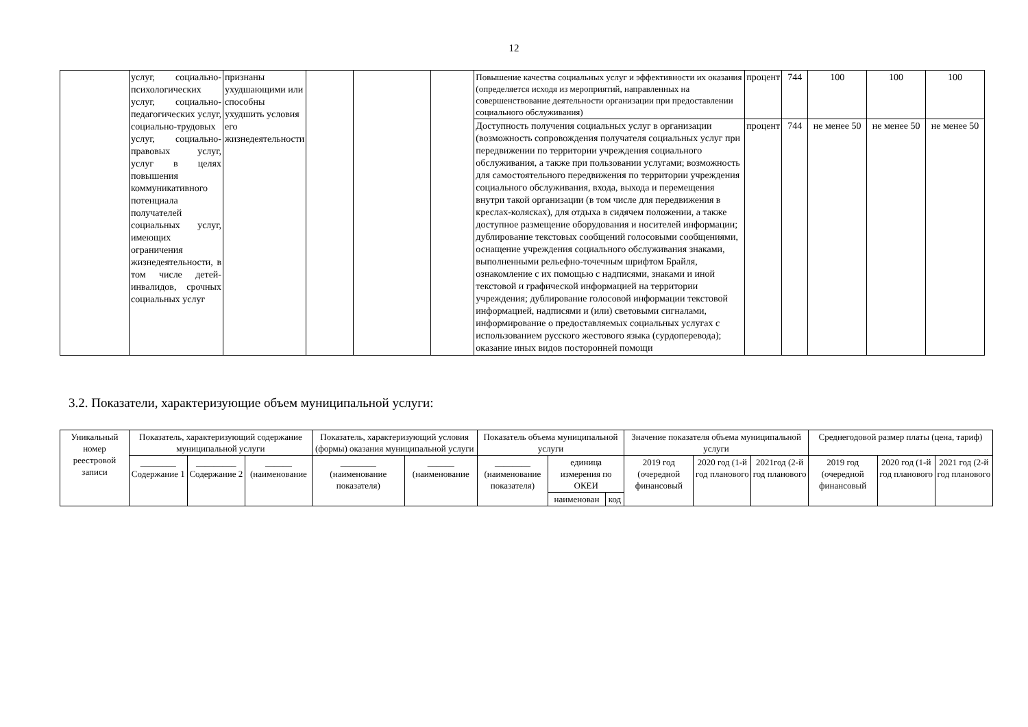12
| | услуг, социально-психологических услуг, социально-педагогических услуг, социально-трудовых услуг, социально-правовых услуг, услуг в целях повышения коммуникативного потенциала получателей социальных услуг, имеющих ограничения жизнедеятельности, в том числе детей-инвалидов, срочных социальных услуг | признаны ухудшающими или способны ухудшить условия его жизнедеятельности | | | | Повышение качества социальных услуг и эффективности их оказания (определяется исходя из мероприятий, направленных на совершенствование деятельности организации при предоставлении социального обслуживания) | процент | 744 | 100 | 100 | 100 |
| | | | | | | Доступность получения социальных услуг в организации (возможность сопровождения получателя социальных услуг при передвижении по территории учреждения социального обслуживания, а также при пользовании услугами; возможность для самостоятельного передвижения по территории учреждения социального обслуживания, входа, выхода и перемещения внутри такой организации (в том числе для передвижения в креслах-колясках), для отдыха в сидячем положении, а также доступное размещение оборудования и носителей информации; дублирование текстовых сообщений голосовыми сообщениями, оснащение учреждения социального обслуживания знаками, выполненными рельефно-точечным шрифтом Брайля, ознакомление с их помощью с надписями, знаками и иной текстовой и графической информацией на территории учреждения; дублирование голосовой информации текстовой информацией, надписями и (или) световыми сигналами, информирование о предоставляемых социальных услугах с использованием русского жестового языка (сурдоперевода); оказание иных видов посторонней помощи | процент | 744 | не менее 50 | не менее 50 | не менее 50 |
3.2. Показатели, характеризующие объем муниципальной услуги:
| Уникальный номер реестровой записи | Показатель, характеризующий содержание муниципальной услуги | | | Показатель, характеризующий условия (формы) оказания муниципальной услуги | | Показатель объема муниципальной услуги | | | Значение показателя объема муниципальной услуги | | | Среднегодовой размер платы (цена, тариф) | | |
| --- | --- | --- | --- | --- | --- | --- | --- | --- | --- | --- | --- | --- | --- | --- |
| | ________ Содержание 1 | _________ Содержание 2 | ______ (наименование | ________ (наименование показателя) | ______ (наименование | ________ (наименование показателя) | единица измерения по ОКЕИ | | 2019 год (очередной финансовый | 2020 год (1-й год планового | 2021год (2-й год планового | 2019 год (очередной финансовый | 2020 год (1-й год планового | 2021 год (2-й год планового |
| | | | | | | | наименован | код | | | | | | |